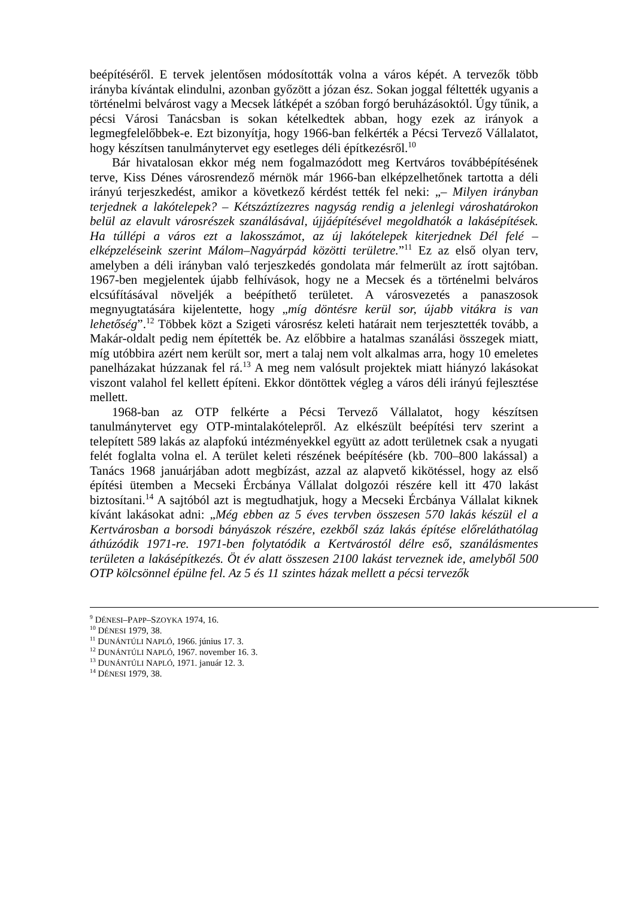beépítéséről. E tervek jelentősen módosították volna a város képét. A tervezők több irányba kívántak elindulni, azonban győzött a józan ész. Sokan joggal féltették ugyanis a történelmi belvárost vagy a Mecsek látképét a szóban forgó beruházásoktól. Úgy tűnik, a pécsi Városi Tanácsban is sokan kételkedtek abban, hogy ezek az irányok a legmegfelelőbbek-e. Ezt bizonyítja, hogy 1966-ban felkérték a Pécsi Tervező Vállalatot, hogy készítsen tanulmánytervet egy esetleges déli építkezésről.<sup>10</sup>
Bár hivatalosan ekkor még nem fogalmazódott meg Kertváros továbbépítésének terve, Kiss Dénes városrendező mérnök már 1966-ban elképzelhetőnek tartotta a déli irányú terjeszkedést, amikor a következő kérdést tették fel neki: „– Milyen irányban terjednek a lakótelepek? – Kétszáztízezres nagyság rendig a jelenlegi városhatárokon belül az elavult városrészek szanálásával, újjáépítésével megoldhatók a lakásépítések. Ha túllépi a város ezt a lakosszámot, az új lakótelepek kiterjednek Dél felé – elképzeléseink szerint Málom–Nagyárpád közötti területre.”<sup>11</sup> Ez az első olyan terv, amelyben a déli irányban való terjeszkedés gondolata már felmerült az írott sajtóban. 1967-ben megjelentek újabb felhívások, hogy ne a Mecsek és a történelmi belváros elcsúfításával növeljék a beépíthető területet. A városvezetés a panaszosok megnyugtatására kijelentette, hogy „míg döntésre kerül sor, újabb vitákra is van lehetőség”.<sup>12</sup> Többek közt a Szigeti városrész keleti határait nem terjesztették tovább, a Makár-oldalt pedig nem építették be. Az előbbire a hatalmas szanálási összegek miatt, míg utóbbira azért nem került sor, mert a talaj nem volt alkalmas arra, hogy 10 emeletes panelházakat húzzanak fel rá.<sup>13</sup> A meg nem valósult projektek miatt hiányzó lakásokat viszont valahol fel kellett építeni. Ekkor döntöttek végleg a város déli irányú fejlesztése mellett.
1968-ban az OTP felkérte a Pécsi Tervező Vállalatot, hogy készítsen tanulmánytervet egy OTP-mintalakótelepről. Az elkészült beépítési terv szerint a telepített 589 lakás az alapfokú intézményekkel együtt az adott területnek csak a nyugati felét foglalta volna el. A terület keleti részének beépítésére (kb. 700–800 lakással) a Tanács 1968 januárjában adott megbízást, azzal az alapvető kikötéssel, hogy az első építési ütemben a Mecseki Ércbánya Vállalat dolgozói részére kell itt 470 lakást biztosítani.<sup>14</sup> A sajtóból azt is megtudhatjuk, hogy a Mecseki Ércbánya Vállalat kiknek kívánt lakásokat adni: „Még ebben az 5 éves tervben összesen 570 lakás készül el a Kertvárosban a borsodi bányászok részére, ezekből száz lakás építése előreláthatólag áthúzódik 1971-re. 1971-ben folytatódik a Kertvárostól délre eső, szanálásmentes területen a lakásépítkezés. Öt év alatt összesen 2100 lakást terveznek ide, amelyből 500 OTP kölcsönnel épülne fel. Az 5 és 11 szintes házak mellett a pécsi tervezők
<sup>9</sup> DÉNESI–PAPP–SZOYKA 1974, 16.
<sup>10</sup> DÉNESI 1979, 38.
<sup>11</sup> DUNÁNTÚLI NAPLÓ, 1966. június 17. 3.
<sup>12</sup> DUNÁNTÚLI NAPLÓ, 1967. november 16. 3.
<sup>13</sup> DUNÁNTÚLI NAPLÓ, 1971. január 12. 3.
<sup>14</sup> DÉNESI 1979, 38.